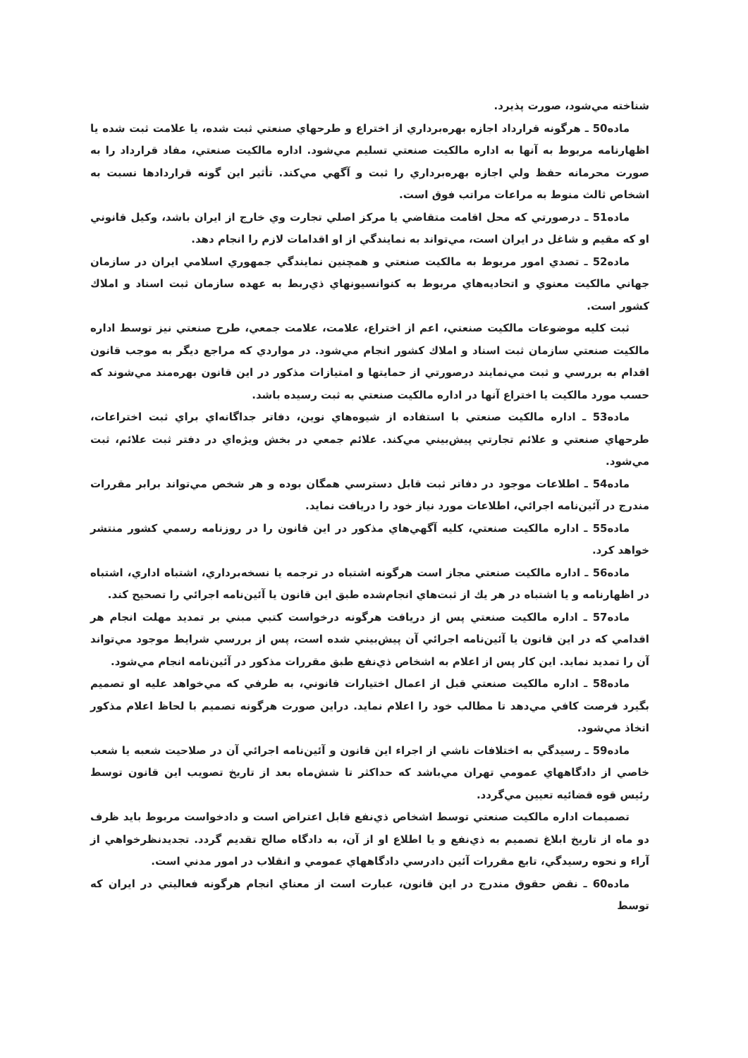شناخته مي‌شود، صورت پذيرد.
ماده50 ـ هرگونه قرارداد اجازه بهره‌برداري از اختراع و طرحهاي صنعتي ثبت شده، يا علامت ثبت شده يا اظهارنامه مربوط به آنها به اداره مالكيت صنعتي تسليم مي‌شود. اداره مالكيت صنعتي، مفاد قرارداد را به صورت محرمانه حفظ ولي اجازه بهره‌برداري را ثبت و آگهي مي‌كند. تأثير اين گونه قراردادها نسبت به اشخاص ثالث منوط به مراعات مراتب فوق است.
ماده51 ـ درصورتي كه محل اقامت متقاضي يا مركز اصلي تجارت وي خارج از ايران باشد، وكيل قانوني او كه مقيم و شاغل در ايران است، مي‌تواند به نمايندگي از او اقدامات لازم را انجام دهد.
ماده52 ـ تصدي امور مربوط به مالكيت صنعتي و همچنين نمايندگي جمهوري اسلامي ايران در سازمان جهاني مالكيت معنوي و اتحاديه‌هاي مربوط به كنوانسيونهاي ذي‌ربط به عهده سازمان ثبت اسناد و املاك كشور است.
ثبت كليه موضوعات مالكيت صنعتي، اعم از اختراع، علامت، علامت جمعي، طرح صنعتي نيز توسط اداره مالكيت صنعتي سازمان ثبت اسناد و املاك كشور انجام مي‌شود. در مواردي كه مراجع ديگر به موجب قانون اقدام به بررسي و ثبت مي‌نمايند درصورتي از حمايتها و امتيازات مذكور در اين قانون بهره‌مند مي‌شوند كه حسب مورد مالكيت يا اختراع آنها در اداره مالكيت صنعتي به ثبت رسيده باشد.
ماده53 ـ اداره مالكيت صنعتي با استفاده از شيوه‌هاي نوين، دفاتر جداگانه‌اي براي ثبت اختراعات، طرحهاي صنعتي و علائم تجارتي پيش‌بيني مي‌كند. علائم جمعي در بخش ويژه‌اي در دفتر ثبت علائم، ثبت مي‌شود.
ماده54 ـ اطلاعات موجود در دفاتر ثبت قابل دسترسي همگان بوده و هر شخص مي‌تواند برابر مقررات مندرج در آئين‌نامه اجرائي، اطلاعات مورد نياز خود را دريافت نمايد.
ماده55 ـ اداره مالكيت صنعتي، كليه آگهي‌هاي مذكور در اين قانون را در روزنامه رسمي كشور منتشر خواهد كرد.
ماده56 ـ اداره مالكيت صنعتي مجاز است هرگونه اشتباه در ترجمه يا نسخه‌برداري، اشتباه اداري، اشتباه در اظهارنامه و يا اشتباه در هر يك از ثبت‌هاي انجام‌شده طبق اين قانون يا آئين‌نامه اجرائي را تصحيح كند.
ماده57 ـ اداره مالكيت صنعتي پس از دريافت هرگونه درخواست كتبي مبني بر تمديد مهلت انجام هر اقدامي كه در اين قانون يا آئين‌نامه اجرائي آن پيش‌بيني شده است، پس از بررسي شرايط موجود مي‌تواند آن را تمديد نمايد. اين كار پس از اعلام به اشخاص ذي‌نفع طبق مقررات مذكور در آئين‌نامه انجام مي‌شود.
ماده58 ـ اداره مالكيت صنعتي قبل از اعمال اختيارات قانوني، به طرفي كه مي‌خواهد عليه او تصميم بگيرد فرصت كافي مي‌دهد تا مطالب خود را اعلام نمايد. دراين صورت هرگونه تصميم با لحاظ اعلام مذكور اتخاذ مي‌شود.
ماده59 ـ رسيدگي به اختلافات ناشي از اجراء اين قانون و آئين‌نامه اجرائي آن در صلاحيت شعبه يا شعب خاصي از دادگاههاي عمومي تهران مي‌باشد كه حداكثر تا شش‌ماه بعد از تاريخ تصويب اين قانون توسط رئيس قوه قضائيه تعيين مي‌گردد.
تصميمات اداره مالكيت صنعتي توسط اشخاص ذي‌نفع قابل اعتراض است و دادخواست مربوط بايد ظرف دو ماه از تاريخ ابلاغ تصميم به ذي‌نفع و يا اطلاع او از آن، به دادگاه صالح تقديم گردد. تجديدنظرخواهي از آراء و نحوه رسيدگي، تابع مقررات آئين دادرسي دادگاههاي عمومي و انقلاب در امور مدني است.
ماده60 ـ نقض حقوق مندرج در اين قانون، عبارت است از معناي انجام هرگونه فعاليتي در ايران كه توسط